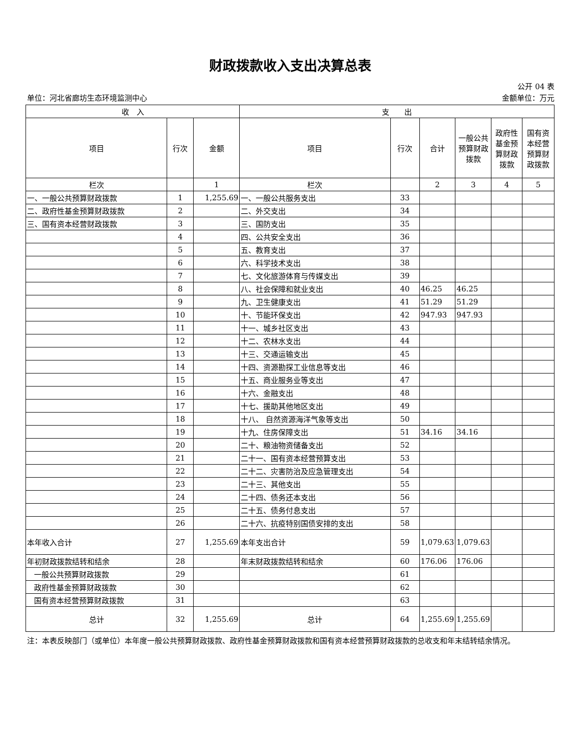财政拨款收入支出决算总表
公开 04 表
单位：河北省廊坊生态环境监测中心 金额单位：万元
| 收 入 | | | 支 出 | | | | | |
| --- | --- | --- | --- | --- | --- | --- | --- | --- |
| 项目 | 行次 | 金额 | 项目 | 行次 | 合计 | 一般公共预算财政拨款 | 政府性基金预算财政拨款 | 国有资本经营预算财政拨款 |
| 栏次 | | 1 | 栏次 | | 2 | 3 | 4 | 5 |
| 一、一般公共预算财政拨款 | 1 | 1,255.69 | 一、一般公共服务支出 | 33 | | | | |
| 二、政府性基金预算财政拨款 | 2 | | 二、外交支出 | 34 | | | | |
| 三、国有资本经营财政拨款 | 3 | | 三、国防支出 | 35 | | | | |
| | 4 | | 四、公共安全支出 | 36 | | | | |
| | 5 | | 五、教育支出 | 37 | | | | |
| | 6 | | 六、科学技术支出 | 38 | | | | |
| | 7 | | 七、文化旅游体育与传媒支出 | 39 | | | | |
| | 8 | | 八、社会保障和就业支出 | 40 | 46.25 | 46.25 | | |
| | 9 | | 九、卫生健康支出 | 41 | 51.29 | 51.29 | | |
| | 10 | | 十、节能环保支出 | 42 | 947.93 | 947.93 | | |
| | 11 | | 十一、城乡社区支出 | 43 | | | | |
| | 12 | | 十二、农林水支出 | 44 | | | | |
| | 13 | | 十三、交通运输支出 | 45 | | | | |
| | 14 | | 十四、资源勘探工业信息等支出 | 46 | | | | |
| | 15 | | 十五、商业服务业等支出 | 47 | | | | |
| | 16 | | 十六、金融支出 | 48 | | | | |
| | 17 | | 十七、援助其他地区支出 | 49 | | | | |
| | 18 | | 十八、 自然资源海洋气象等支出 | 50 | | | | |
| | 19 | | 十九、住房保障支出 | 51 | 34.16 | 34.16 | | |
| | 20 | | 二十、粮油物资储备支出 | 52 | | | | |
| | 21 | | 二十一、国有资本经营预算支出 | 53 | | | | |
| | 22 | | 二十二、灾害防治及应急管理支出 | 54 | | | | |
| | 23 | | 二十三、其他支出 | 55 | | | | |
| | 24 | | 二十四、债务还本支出 | 56 | | | | |
| | 25 | | 二十五、债务付息支出 | 57 | | | | |
| | 26 | | 二十六、抗疫特别国债安排的支出 | 58 | | | | |
| 本年收入合计 | 27 | 1,255.69 | 本年支出合计 | 59 | 1,079.63 | 1,079.63 | | |
| 年初财政拨款结转和结余 | 28 | | 年末财政拨款结转和结余 | 60 | 176.06 | 176.06 | | |
| 一般公共预算财政拨款 | 29 | | | 61 | | | | |
| 政府性基金预算财政拨款 | 30 | | | 62 | | | | |
| 国有资本经营预算财政拨款 | 31 | | | 63 | | | | |
| 总计 | 32 | 1,255.69 | 总计 | 64 | 1,255.69 | 1,255.69 | | |
注：本表反映部门（或单位）本年度一般公共预算财政拨款、政府性基金预算财政拨款和国有资本经营预算财政拨款的总收支和年末结转结余情况。